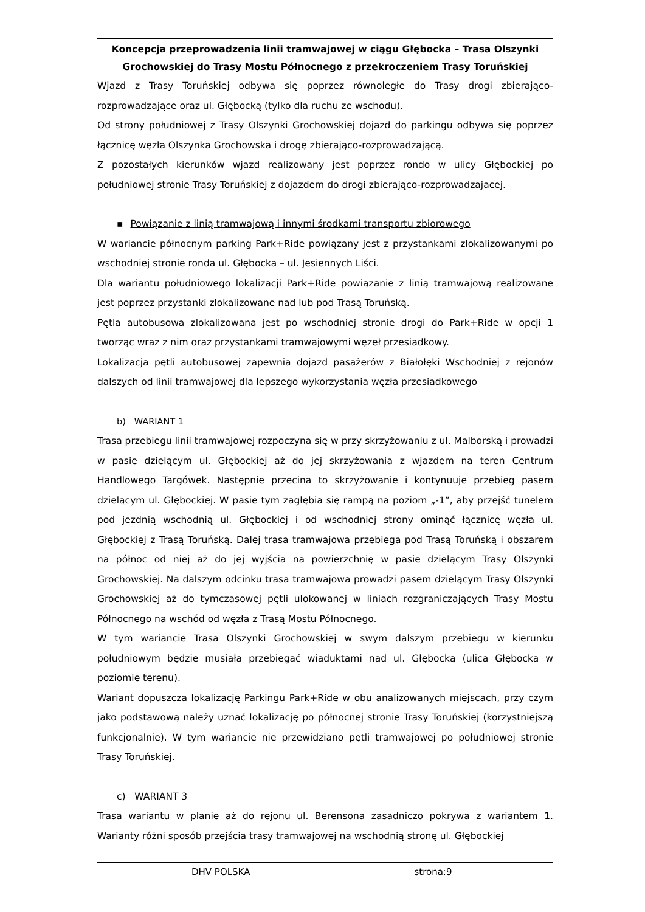Koncepcja przeprowadzenia linii tramwajowej w ciągu Głębocka – Trasa Olszynki
Grochowskiej do Trasy Mostu Północnego z przekroczeniem Trasy Toruńskiej
Wjazd z Trasy Toruńskiej odbywa się poprzez równoległe do Trasy drogi zbierająco-rozprowadzające oraz ul. Głębocką (tylko dla ruchu ze wschodu).
Od strony południowej z Trasy Olszynki Grochowskiej dojazd do parkingu odbywa się poprzez łącznicę węzła Olszynka Grochowska i drogę zbierająco-rozprowadzającą.
Z pozostałych kierunków wjazd realizowany jest poprzez rondo w ulicy Głębockiej po południowej stronie Trasy Toruńskiej z dojazdem do drogi zbierająco-rozprowadzajacej.
▪ Powiązanie z linią tramwajową i innymi środkami transportu zbiorowego
W wariancie północnym parking Park+Ride powiązany jest z przystankami zlokalizowanymi po wschodniej stronie ronda ul. Głębocka – ul. Jesiennych Liści.
Dla wariantu południowego lokalizacji Park+Ride powiązanie z linią tramwajową realizowane jest poprzez przystanki zlokalizowane nad lub pod Trasą Toruńską.
Pętla autobusowa zlokalizowana jest po wschodniej stronie drogi do Park+Ride w opcji 1 tworząc wraz z nim oraz przystankami tramwajowymi węzeł przesiadkowy.
Lokalizacja pętli autobusowej zapewnia dojazd pasażerów z Białołęki Wschodniej z rejonów dalszych od linii tramwajowej dla lepszego wykorzystania węzła przesiadkowego
b) WARIANT 1
Trasa przebiegu linii tramwajowej rozpoczyna się w przy skrzyżowaniu z ul. Malborską i prowadzi w pasie dzielącym ul. Głębockiej aż do jej skrzyżowania z wjazdem na teren Centrum Handlowego Targówek. Następnie przecina to skrzyżowanie i kontynuuje przebieg pasem dzielącym ul. Głębockiej. W pasie tym zagłębia się rampą na poziom „-1”, aby przejść tunelem pod jezdnią wschodnią ul. Głębockiej i od wschodniej strony ominąć łącznicę węzła ul. Głębockiej z Trasą Toruńską. Dalej trasa tramwajowa przebiega pod Trasą Toruńską i obszarem na północ od niej aż do jej wyjścia na powierzchnię w pasie dzielącym Trasy Olszynki Grochowskiej. Na dalszym odcinku trasa tramwajowa prowadzi pasem dzielącym Trasy Olszynki Grochowskiej aż do tymczasowej pętli ulokowanej w liniach rozgraniczających Trasy Mostu Północnego na wschód od węzła z Trasą Mostu Północnego.
W tym wariancie Trasa Olszynki Grochowskiej w swym dalszym przebiegu w kierunku południowym będzie musiała przebiegać wiaduktami nad ul. Głębocką (ulica Głębocka w poziomie terenu).
Wariant dopuszcza lokalizację Parkingu Park+Ride w obu analizowanych miejscach, przy czym jako podstawową należy uznać lokalizację po północnej stronie Trasy Toruńskiej (korzystniejszą funkcjonalnie). W tym wariancie nie przewidziano pętli tramwajowej po południowej stronie Trasy Toruńskiej.
c) WARIANT 3
Trasa wariantu w planie aż do rejonu ul. Berensona zasadniczo pokrywa z wariantem 1. Warianty różni sposób przejścia trasy tramwajowej na wschodnią stronę ul. Głębockiej
DHV POLSKA strona:9